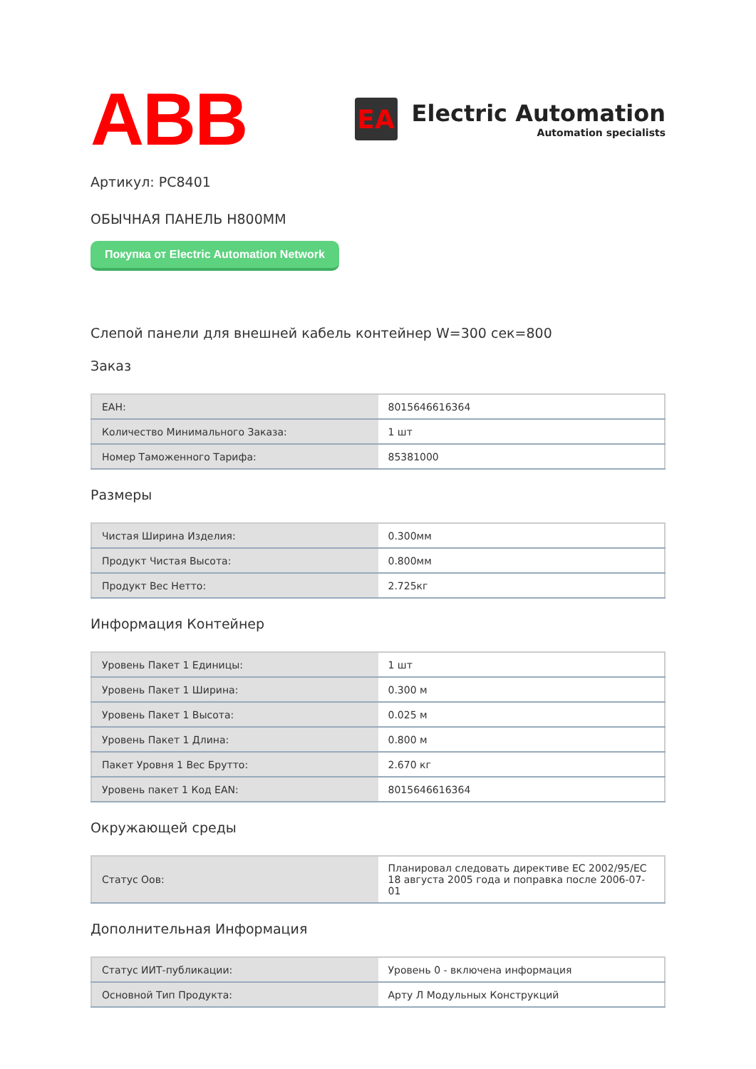ABB
EA
Electric Automation
Automation specialists
Артикул: PC8401
ОБЫЧНАЯ ПАНЕЛЬ H800MM
Покупка от Electric Automation Network
Слепой панели для внешней кабель контейнер W=300 сек=800
Заказ
| EAH: | 8015646616364 |
| Количество Минимального Заказа: | 1 шт |
| Номер Таможенного Тарифа: | 85381000 |
Размеры
| Чистая Ширина Изделия: | 0.300мм |
| Продукт Чистая Высота: | 0.800мм |
| Продукт Вес Нетто: | 2.725кг |
Информация Контейнер
| Уровень Пакет 1 Единицы: | 1 шт |
| Уровень Пакет 1 Ширина: | 0.300 м |
| Уровень Пакет 1 Высота: | 0.025 м |
| Уровень Пакет 1 Длина: | 0.800 м |
| Пакет Уровня 1 Вес Брутто: | 2.670 кг |
| Уровень пакет 1 Код EAN: | 8015646616364 |
Окружающей среды
| Статус Оов: | Планировал следовать директиве ЕС 2002/95/ЕС 18 августа 2005 года и поправка после 2006-07-01 |
Дополнительная Информация
| Статус ИИТ-публикации: | Уровень 0 - включена информация |
| Основной Тип Продукта: | Арту Л Модульных Конструкций |